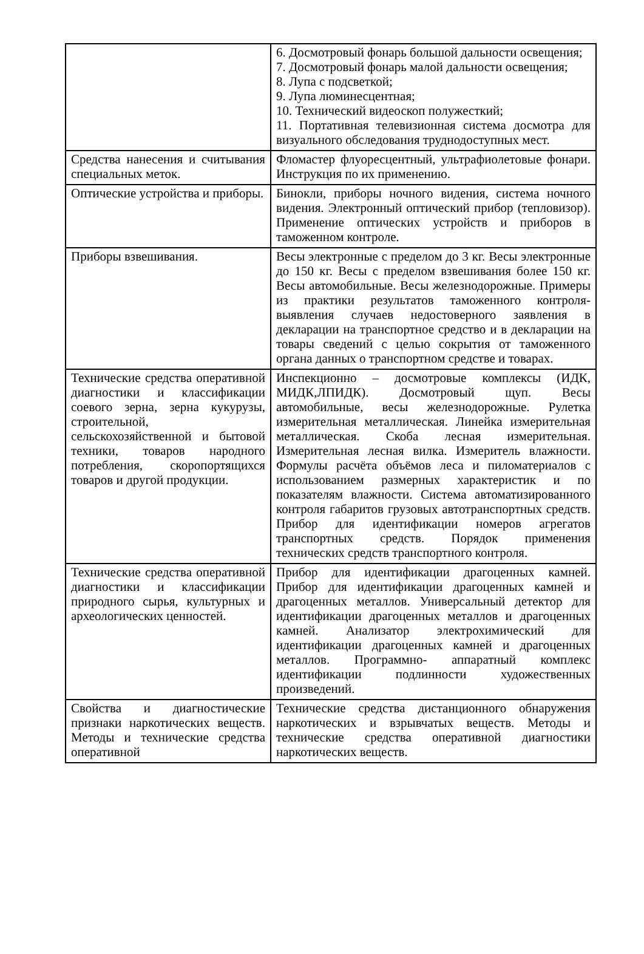| | 6. Досмотровый фонарь большой дальности освещения; 7. Досмотровый фонарь малой дальности освещения; 8. Лупа с подсветкой; 9. Лупа люминесцентная; 10. Технический видеоскоп полужесткий; 11. Портативная телевизионная система досмотра для визуального обследования труднодоступных мест. |
| Средства нанесения и считывания специальных меток. | Фломастер флуоресцентный, ультрафиолетовые фонари. Инструкция по их применению. |
| Оптические устройства и приборы. | Бинокли, приборы ночного видения, система ночного видения. Электронный оптический прибор (тепловизор). Применение оптических устройств и приборов в таможенном контроле. |
| Приборы взвешивания. | Весы электронные с пределом до 3 кг. Весы электронные до 150 кг. Весы с пределом взвешивания более 150 кг. Весы автомобильные. Весы железнодорожные. Примеры из практики результатов таможенного контроля- выявления случаев недостоверного заявления в декларации на транспортное средство и в декларации на товары сведений с целью сокрытия от таможенного органа данных о транспортном средстве и товарах. |
| Технические средства оперативной диагностики и классификации соевого зерна, зерна кукурузы, строительной, сельскохозяйственной и бытовой техники, товаров народного потребления, скоропортящихся товаров и другой продукции. | Инспекционно – досмотровые комплексы (ИДК, МИДК,ЛПИДК). Досмотровый щуп. Весы автомобильные, весы железнодорожные. Рулетка измерительная металлическая. Линейка измерительная металлическая. Скоба лесная измерительная. Измерительная лесная вилка. Измеритель влажности. Формулы расчёта объёмов леса и пиломатериалов с использованием размерных характеристик и по показателям влажности. Система автоматизированного контроля габаритов грузовых автотранспортных средств. Прибор для идентификации номеров агрегатов транспортных средств. Порядок применения технических средств транспортного контроля. |
| Технические средства оперативной диагностики и классификации природного сырья, культурных и археологических ценностей. | Прибор для идентификации драгоценных камней. Прибор для идентификации драгоценных камней и драгоценных металлов. Универсальный детектор для идентификации драгоценных металлов и драгоценных камней. Анализатор электрохимический для идентификации драгоценных камней и драгоценных металлов. Программно- аппаратный комплекс идентификации подлинности художественных произведений. |
| Свойства и диагностические признаки наркотических веществ. Методы и технические средства оперативной | Технические средства дистанционного обнаружения наркотических и взрывчатых веществ. Методы и технические средства оперативной диагностики наркотических веществ. |